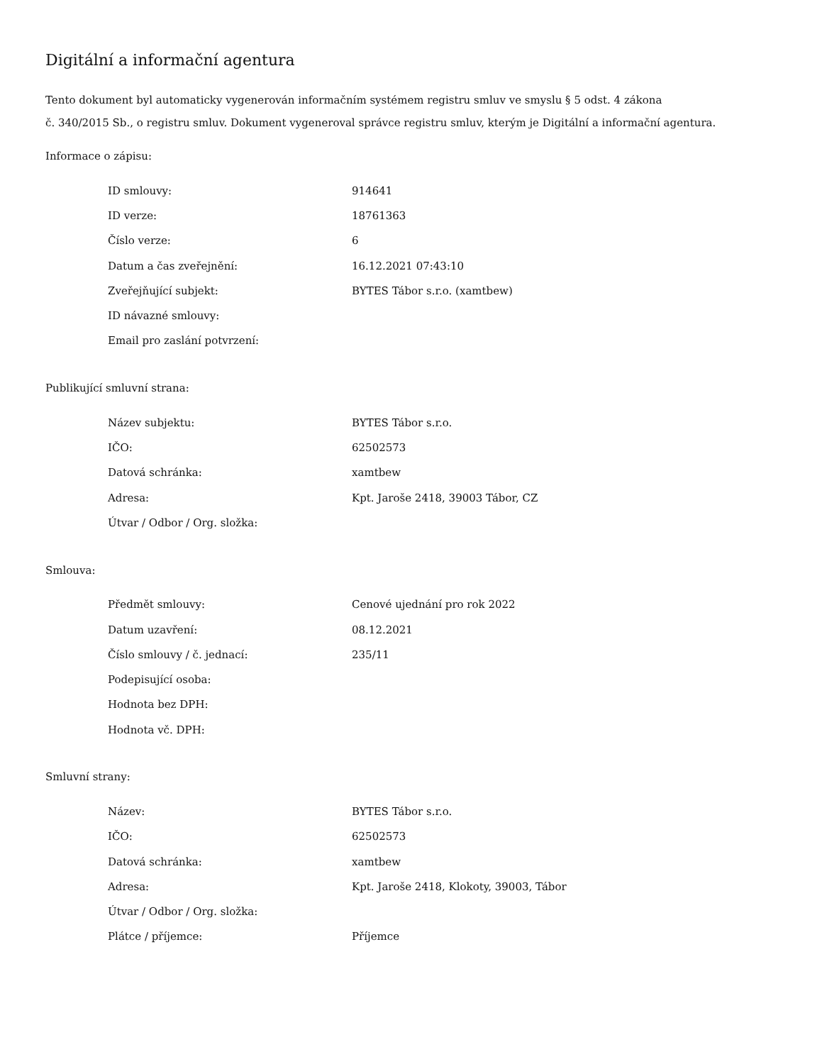Digitální a informační agentura
Tento dokument byl automaticky vygenerován informačním systémem registru smluv ve smyslu § 5 odst. 4 zákona
č. 340/2015 Sb., o registru smluv. Dokument vygeneroval správce registru smluv, kterým je Digitální a informační agentura.
Informace o zápisu:
| ID smlouvy: | 914641 |
| ID verze: | 18761363 |
| Číslo verze: | 6 |
| Datum a čas zveřejnění: | 16.12.2021 07:43:10 |
| Zveřejňující subjekt: | BYTES Tábor s.r.o. (xamtbew) |
| ID návazné smlouvy: | |
| Email pro zaslání potvrzení: | |
Publikující smluvní strana:
| Název subjektu: | BYTES Tábor s.r.o. |
| IČO: | 62502573 |
| Datová schránka: | xamtbew |
| Adresa: | Kpt. Jaroše 2418, 39003 Tábor, CZ |
| Útvar / Odbor / Org. složka: | |
Smlouva:
| Předmět smlouvy: | Cenové ujednání pro rok 2022 |
| Datum uzavření: | 08.12.2021 |
| Číslo smlouvy / č. jednací: | 235/11 |
| Podepisující osoba: | |
| Hodnota bez DPH: | |
| Hodnota vč. DPH: | |
Smluvní strany:
| Název: | BYTES Tábor s.r.o. |
| IČO: | 62502573 |
| Datová schránka: | xamtbew |
| Adresa: | Kpt. Jaroše 2418, Klokoty, 39003, Tábor |
| Útvar / Odbor / Org. složka: | |
| Plátce / příjemce: | Příjemce |